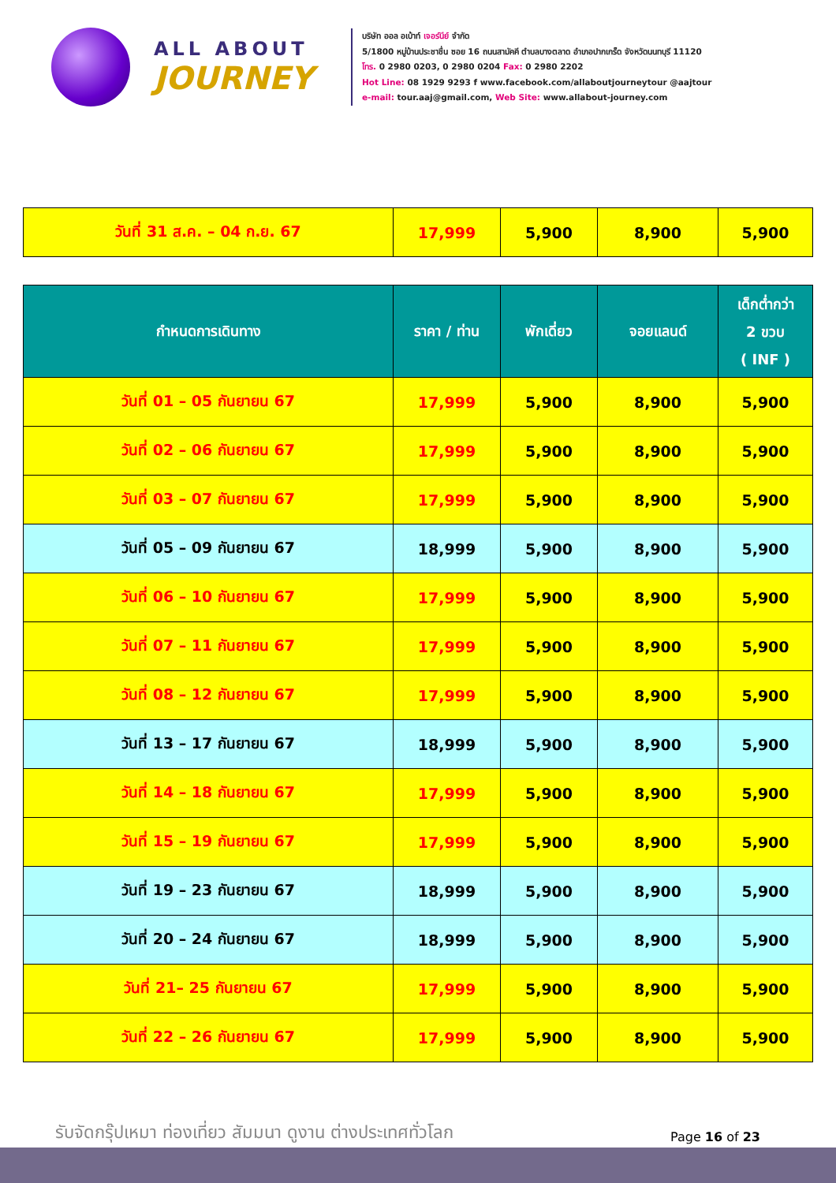ALL ABOUT
JOURNEY
บริษัท ออล อเบ้าท์ เจอร์นีย์ จำกัด
5/1800 หมู่บ้านประชาชื่น ซอย 16 ถนนสามัคคี ตำบลบางตลาด อำเภอปากเกร็ด จังหวัดนนทบุรี 11120
โทร. 0 2980 0203, 0 2980 0204 Fax: 0 2980 2202
Hot Line: 08 1929 9293 f www.facebook.com/allaboutjourneytour @aajtour
e-mail: tour.aaj@gmail.com, Web Site: www.allabout-journey.com
| วันที่ 31 ส.ค. – 04 ก.ย. 67 | 17,999 | 5,900 | 8,900 | 5,900 |
| กำหนดการเดินทาง | ราคา / ท่าน | พักเดี่ยว | จอยแลนด์ | เด็กต่ำกว่า 2 ขวบ ( INF ) |
| --- | --- | --- | --- | --- |
| วันที่ 01 – 05 กันยายน 67 | 17,999 | 5,900 | 8,900 | 5,900 |
| วันที่ 02 – 06 กันยายน 67 | 17,999 | 5,900 | 8,900 | 5,900 |
| วันที่ 03 – 07 กันยายน 67 | 17,999 | 5,900 | 8,900 | 5,900 |
| วันที่ 05 – 09 กันยายน 67 | 18,999 | 5,900 | 8,900 | 5,900 |
| วันที่ 06 – 10 กันยายน 67 | 17,999 | 5,900 | 8,900 | 5,900 |
| วันที่ 07 – 11 กันยายน 67 | 17,999 | 5,900 | 8,900 | 5,900 |
| วันที่ 08 – 12 กันยายน 67 | 17,999 | 5,900 | 8,900 | 5,900 |
| วันที่ 13 – 17 กันยายน 67 | 18,999 | 5,900 | 8,900 | 5,900 |
| วันที่ 14 – 18 กันยายน 67 | 17,999 | 5,900 | 8,900 | 5,900 |
| วันที่ 15 – 19 กันยายน 67 | 17,999 | 5,900 | 8,900 | 5,900 |
| วันที่ 19 – 23 กันยายน 67 | 18,999 | 5,900 | 8,900 | 5,900 |
| วันที่ 20 – 24 กันยายน 67 | 18,999 | 5,900 | 8,900 | 5,900 |
| วันที่ 21– 25 กันยายน 67 | 17,999 | 5,900 | 8,900 | 5,900 |
| วันที่ 22 – 26 กันยายน 67 | 17,999 | 5,900 | 8,900 | 5,900 |
รับจัดกรุ๊ปเหมา ท่องเที่ยว สัมมนา ดูงาน ต่างประเทศทั่วโลก
Page 16 of 23